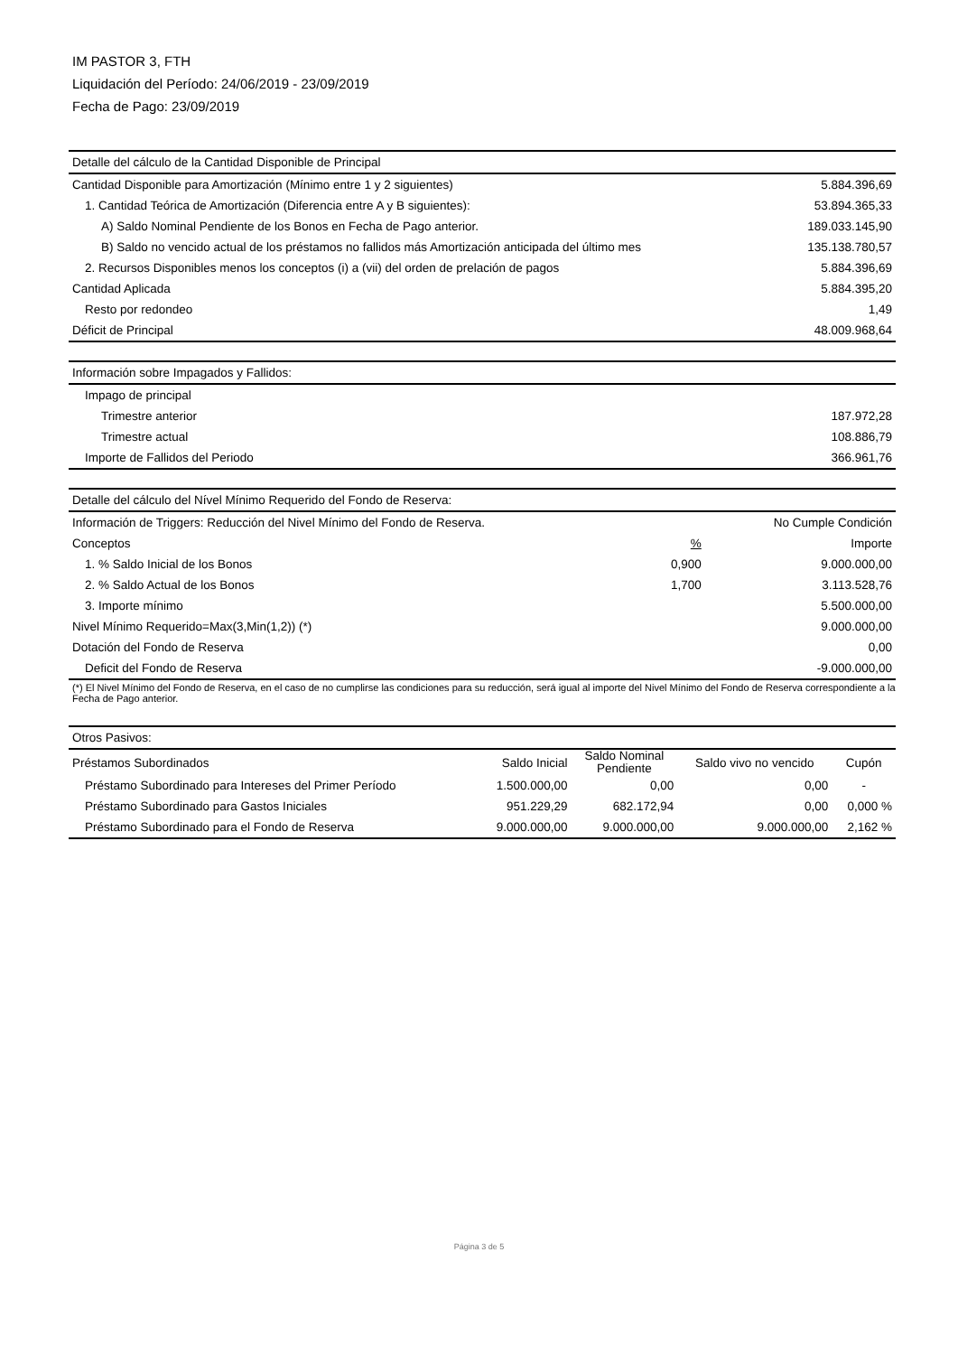IM PASTOR 3, FTH
Liquidación del Período: 24/06/2019 - 23/09/2019
Fecha de Pago: 23/09/2019
| Detalle del cálculo de la Cantidad Disponible de Principal | |
| --- | --- |
| Cantidad Disponible para Amortización (Mínimo entre 1 y 2 siguientes) | 5.884.396,69 |
| 1. Cantidad Teórica de Amortización (Diferencia entre A y B siguientes): | 53.894.365,33 |
| A) Saldo Nominal Pendiente de los Bonos en Fecha de Pago anterior. | 189.033.145,90 |
| B) Saldo no vencido actual de los préstamos no fallidos más Amortización anticipada del último mes | 135.138.780,57 |
| 2. Recursos Disponibles menos los conceptos (i) a (vii) del orden de prelación de pagos | 5.884.396,69 |
| Cantidad Aplicada | 5.884.395,20 |
| Resto por redondeo | 1,49 |
| Déficit de Principal | 48.009.968,64 |
| Información sobre Impagados y Fallidos: | |
| --- | --- |
| Impago de principal | |
| Trimestre anterior | 187.972,28 |
| Trimestre actual | 108.886,79 |
| Importe de Fallidos del Periodo | 366.961,76 |
| Detalle del cálculo del Nível Mínimo Requerido del Fondo de Reserva: | | |
| --- | --- | --- |
| Información de Triggers: Reducción del Nivel Mínimo del Fondo de Reserva. | | No Cumple Condición |
| Conceptos | % | Importe |
| 1. % Saldo Inicial de los Bonos | 0,900 | 9.000.000,00 |
| 2. % Saldo Actual de los Bonos | 1,700 | 3.113.528,76 |
| 3. Importe mínimo | | 5.500.000,00 |
| Nivel Mínimo Requerido=Max(3,Min(1,2)) (*) | | 9.000.000,00 |
| Dotación del Fondo de Reserva | | 0,00 |
| Deficit del Fondo de Reserva | | -9.000.000,00 |
(*) El Nivel Mínimo del Fondo de Reserva, en el caso de no cumplirse las condiciones para su reducción, será igual al importe del Nivel Mínimo del Fondo de Reserva correspondiente a la Fecha de Pago anterior.
| Otros Pasivos: | | | | |
| --- | --- | --- | --- | --- |
| Préstamos Subordinados | Saldo Inicial | Saldo Nominal Pendiente | Saldo vivo no vencido | Cupón |
| Préstamo Subordinado para Intereses del Primer Período | 1.500.000,00 | 0,00 | 0,00 | - |
| Préstamo Subordinado para Gastos Iniciales | 951.229,29 | 682.172,94 | 0,00 | 0,000 % |
| Préstamo Subordinado para el Fondo de Reserva | 9.000.000,00 | 9.000.000,00 | 9.000.000,00 | 2,162 % |
Página 3 de 5